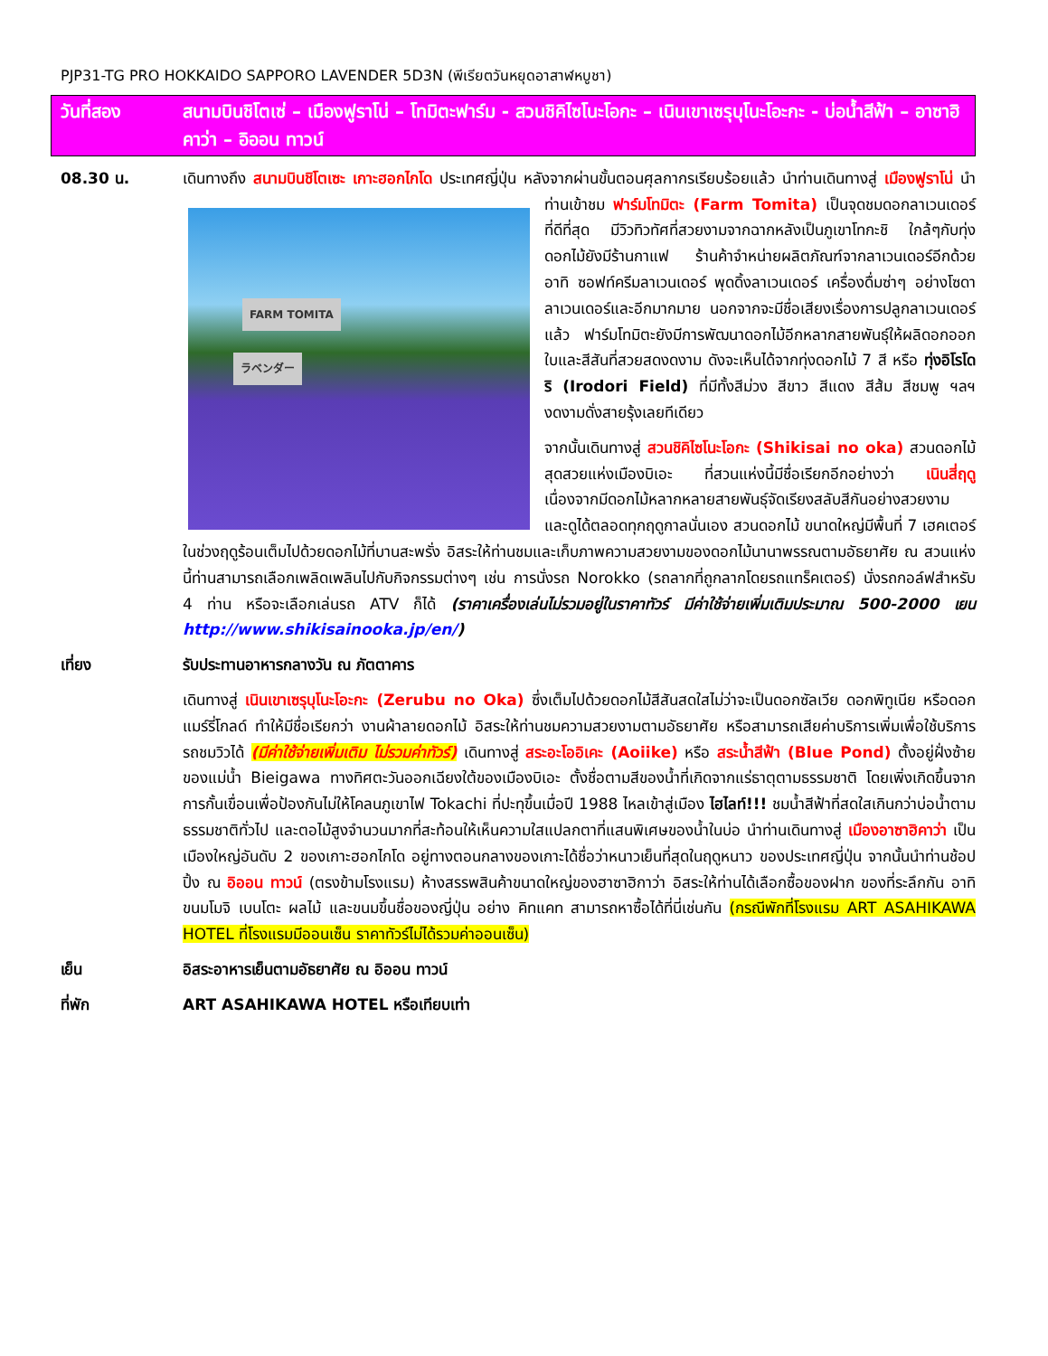PJP31-TG PRO HOKKAIDO SAPPORO LAVENDER 5D3N (พีเรียตวันหยุดอาสาฬหบูชา)
วันที่สอง สนามบินชิโตเซ่ – เมืองฟูราโน่ – โทมิตะฟาร์ม - สวนชิคิไซโนะโอกะ – เนินเขาเซรุบุโนะโอะกะ - บ่อน้ำสีฟ้า – อาซาฮิคาว่า – อิออน ทาวน์
08.30 น. เดินทางถึง สนามบินชิโตเซะ เกาะฮอกไกโด ประเทศญี่ปุ่น หลังจากผ่านขั้นตอนศุลกากรเรียบร้อยแล้ว นำท่านเดินทางสู่ เมืองฟูราโน่ นำท่านเข้าชม ฟาร์มโทมิตะ (Farm Tomita) เป็นจุดชมดอกลาเวนเดอร์
FARM TOMITA
ラベンダー
ที่ดีที่สุด มีวิวทิวทัศที่สวยงามจากฉากหลังเป็นภูเขาโทกะชิ ใกล้ๆกับทุ่งดอกไม้ยังมีร้านกาแฟ ร้านค้าจำหน่ายผลิตภัณฑ์จากลาเวนเดอร์อีกด้วย อาทิ ซอฟท์ครีมลาเวนเดอร์ พุดดิ้งลาเวนเดอร์ เครื่องดื่มซ่าๆ อย่างโซดาลาเวนเดอร์และอีกมากมาย นอกจากจะมีชื่อเสียงเรื่องการปลูกลาเวนเดอร์แล้ว ฟาร์มโทมิตะยังมีการพัฒนาดอกไม้อีกหลากสายพันธุ์ให้ผลิดอกออกใบและสีสันที่สวยสดงดงาม ดังจะเห็นได้จากทุ่งดอกไม้ 7 สี หรือ ทุ่งอิโรโดริ (Irodori Field) ที่มีทั้งสีม่วง สีขาว สีแดง สีส้ม สีชมพู ฯลฯ งดงามดั่งสายรุ้งเลยทีเดียว
จากนั้นเดินทางสู่ สวนชิคิไซโนะโอกะ (Shikisai no oka) สวนดอกไม้สุดสวยแห่งเมืองบิเอะ ที่สวนแห่งนี้มีชื่อเรียกอีกอย่างว่า เนินสี่ฤดู เนื่องจากมีดอกไม้หลากหลายสายพันธุ์จัดเรียงสลับสีกันอย่างสวยงาม และดูได้ตลอดทุกฤดูกาลนั่นเอง สวนดอกไม้ ขนาดใหญ่มีพื้นที่ 7 เฮคเตอร์ ในช่วงฤดูร้อนเต็มไปด้วยดอกไม้ที่บานสะพรั่ง อิสระให้ท่านชมและเก็บภาพความสวยงามของดอกไม้นานาพรรณตามอัธยาศัย ณ สวนแห่งนี้ท่านสามารถเลือกเพลิดเพลินไปกับกิจกรรมต่างๆ เช่น การนั่งรถ Norokko (รถลากที่ถูกลากโดยรถแทร็คเตอร์) นั่งรถกอล์ฟสำหรับ 4 ท่าน หรือจะเลือกเล่นรถ ATV ก็ได้ (ราคาเครื่องเล่นไม่รวมอยู่ในราคาทัวร์ มีค่าใช้จ่ายเพิ่มเติมประมาณ 500-2000 เยน http://www.shikisainooka.jp/en/)
เที่ยง รับประทานอาหารกลางวัน ณ ภัตตาคาร
เดินทางสู่ เนินเขาเซรุบุโนะโอะกะ (Zerubu no Oka) ซึ่งเต็มไปด้วยดอกไม้สีสันสดใสไม่ว่าจะเป็นดอกซัลเวีย ดอกพิทูเนีย หรือดอกแมร์รี่โกลด์ ทำให้มีชื่อเรียกว่า งานผ้าลายดอกไม้ อิสระให้ท่านชมความสวยงามตามอัธยาศัย หรือสามารถเสียค่าบริการเพิ่มเพื่อใช้บริการรถชมวิวได้ (มีค่าใช้จ่ายเพิ่มเติม ไม่รวมค่าทัวร์) เดินทางสู่ สระอะโออิเคะ (Aoiike) หรือ สระน้ำสีฟ้า (Blue Pond) ตั้งอยู่ฝั่งซ้ายของแม่น้ำ Bieigawa ทางทิศตะวันออกเฉียงใต้ของเมืองบิเอะ ตั้งชื่อตามสีของน้ำที่เกิดจากแร่ธาตุตามธรรมชาติ โดยเพิ่งเกิดขึ้นจากการกั้นเขื่อนเพื่อป้องกันไม่ให้โคลนภูเขาไฟ Tokachi ที่ปะทุขึ้นเมื่อปี 1988 ไหลเข้าสู่เมือง ไฮไลท์!!! ชมน้ำสีฟ้าที่สดใสเกินกว่าบ่อน้ำตามธรรมชาติทั่วไป และตอไม้สูงจำนวนมากที่สะท้อนให้เห็นความใสแปลกตาที่แสนพิเศษของน้ำในบ่อ นำท่านเดินทางสู่ เมืองอาซาฮิคาว่า เป็นเมืองใหญ่อันดับ 2 ของเกาะฮอกไกโด อยู่ทางตอนกลางของเกาะได้ชื่อว่าหนาวเย็นที่สุดในฤดูหนาว ของประเทศญี่ปุ่น จากนั้นนำท่านช้อปปิ้ง ณ อิออน ทาวน์ (ตรงข้ามโรงแรม) ห้างสรรพสินค้าขนาดใหญ่ของฮาซาฮิกาว่า อิสระให้ท่านได้เลือกซื้อของฝาก ของที่ระลึกกัน อาทิ ขนมโมจิ เบนโตะ ผลไม้ และขนมขึ้นชื่อของญี่ปุ่น อย่าง คิทแคท สามารถหาซื้อได้ที่นี่เช่นกัน (กรณีพักที่โรงแรม ART ASAHIKAWA HOTEL ที่โรงแรมมีออนเซ็น ราคาทัวร์ไม่ได้รวมค่าออนเซ็น)
เย็น อิสระอาหารเย็นตามอัธยาศัย ณ อิออน ทาวน์
ที่พัก ART ASAHIKAWA HOTEL หรือเทียบเท่า